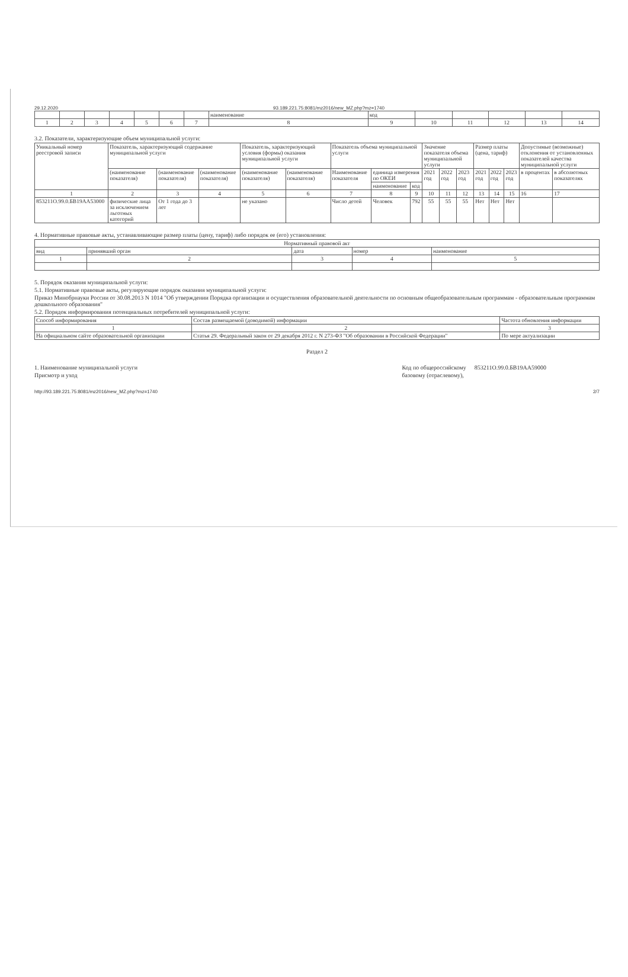29.12.2020 93.189.221.75:8081/mz2016/new_MZ.php?mz=1740
| | | | | | | | наименование | код | | | | | |
| 1 | 2 | 3 | 4 | 5 | 6 | 7 | 8 | 9 | 10 | 11 | 12 | 13 | 14 |
3.2. Показатели, характеризующие объем муниципальной услуги:
| Уникальный номер реестровой записи | Показатель, характеризующий содержание муниципальной услуги | | | Показатель, характеризующий условия (формы) оказания муниципальной услуги | | Показатель объема муниципальной услуги | | | Значение показателя объема муниципальной услуги | | | Размер платы (цена, тариф) | | | Допустимые (возможные) отклонения от установленных показателей качества муниципальной услуги | |
| --- | --- | --- | --- | --- | --- | --- | --- | --- | --- | --- | --- | --- | --- | --- | --- | --- |
| | (наименование показателя) | (наименование показателя) | (наименование показателя) | (наименование показателя) | (наименование показателя) | Наименование показателя | единица измерения по ОКЕИ | | 2021 год | 2022 год | 2023 год | 2021 год | 2022 год | 2023 год | в процентах | в абсолютных показателях |
| | | | | | | | наименование | код | | | | | | | | |
| 1 | 2 | 3 | 4 | 5 | 6 | 7 | 8 | 9 | 10 | 11 | 12 | 13 | 14 | 15 | 16 | 17 |
| 853211О.99.0.БВ19АА53000 | физические лица за исключением льготных категорий | От 1 года до 3 лет | | не указано | | Число детей | Человек | 792 | 55 | 55 | 55 | Нет | Нет | Нет | | |
4. Нормативные правовые акты, устанавливающие размер платы (цену, тариф) либо порядок ее (его) установления:
| Нормативный правовой акт | | | | |
| --- | --- | --- | --- | --- |
| вид | принявший орган | дата | номер | наименование |
| 1 | 2 | 3 | 4 | 5 |
5. Порядок оказания муниципальной услуги:
5.1. Нормативные правовые акты, регулирующие порядок оказания муниципальной услуги:
Приказ Минобрнауки России от 30.08.2013 N 1014 "Об утверждении Порядка организации и осуществления образовательной деятельности по основным общеобразовательным программам - образовательным программам дошкольного образования"
5.2. Порядок информирования потенциальных потребителей муниципальной услуги:
| Способ информирования | Состав размещаемой (доводимой) информации | Частота обновления информации |
| --- | --- | --- |
| 1 | 2 | 3 |
| На официальном сайте образовательной организации | Статья 29. Федеральный закон от 29 декабря 2012 г. N 273-ФЗ "Об образовании в Российской Федерации" | По мере актуализации |
Раздел 2
1. Наименование муниципальной услуги
Присмотр и уход
Код по общероссийскому
базовому (отраслевому),
853211О.99.0.БВ19АА59000
http://93.189.221.75:8081/mz2016/new_MZ.php?mz=1740 2/7